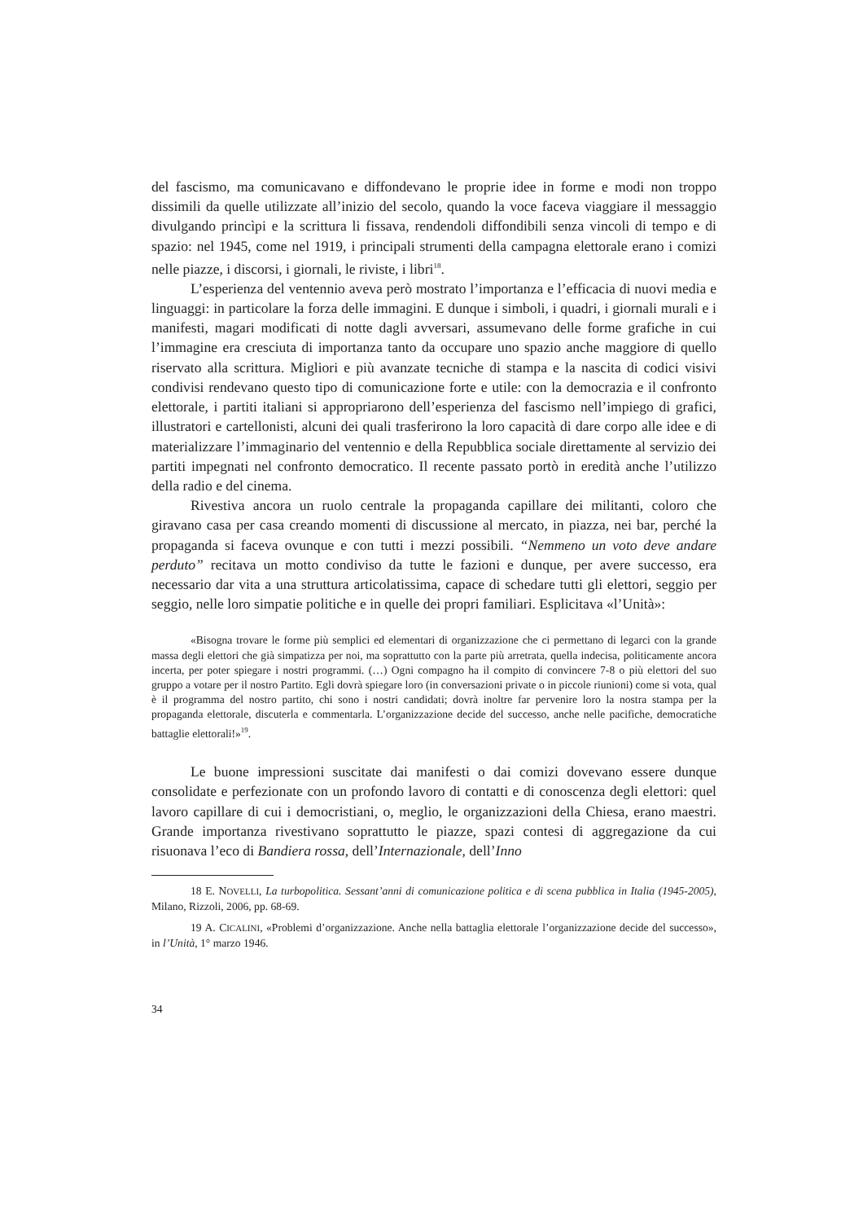del fascismo, ma comunicavano e diffondevano le proprie idee in forme e modi non troppo dissimili da quelle utilizzate all’inizio del secolo, quando la voce faceva viaggiare il messaggio divulgando princìpi e la scrittura li fissava, rendendoli diffondibili senza vincoli di tempo e di spazio: nel 1945, come nel 1919, i principali strumenti della campagna elettorale erano i comizi nelle piazze, i discorsi, i giornali, le riviste, i libri<sup>18</sup>.
L’esperienza del ventennio aveva però mostrato l’importanza e l’efficacia di nuovi media e linguaggi: in particolare la forza delle immagini. E dunque i simboli, i quadri, i giornali murali e i manifesti, magari modificati di notte dagli avversari, assumevano delle forme grafiche in cui l’immagine era cresciuta di importanza tanto da occupare uno spazio anche maggiore di quello riservato alla scrittura. Migliori e più avanzate tecniche di stampa e la nascita di codici visivi condivisi rendevano questo tipo di comunicazione forte e utile: con la democrazia e il confronto elettorale, i partiti italiani si appropriarono dell’esperienza del fascismo nell’impiego di grafici, illustratori e cartellonisti, alcuni dei quali trasferirono la loro capacità di dare corpo alle idee e di materializzare l’immaginario del ventennio e della Repubblica sociale direttamente al servizio dei partiti impegnati nel confronto democratico. Il recente passato portò in eredità anche l’utilizzo della radio e del cinema.
Rivestiva ancora un ruolo centrale la propaganda capillare dei militanti, coloro che giravano casa per casa creando momenti di discussione al mercato, in piazza, nei bar, perché la propaganda si faceva ovunque e con tutti i mezzi possibili. “Nemmeno un voto deve andare perduto” recitava un motto condiviso da tutte le fazioni e dunque, per avere successo, era necessario dar vita a una struttura articolatissima, capace di schedare tutti gli elettori, seggio per seggio, nelle loro simpatie politiche e in quelle dei propri familiari. Esplicitava «l’Unità»:
«Bisogna trovare le forme più semplici ed elementari di organizzazione che ci permettano di legarci con la grande massa degli elettori che già simpatizza per noi, ma soprattutto con la parte più arretrata, quella indecisa, politicamente ancora incerta, per poter spiegare i nostri programmi. (…) Ogni compagno ha il compito di convincere 7-8 o più elettori del suo gruppo a votare per il nostro Partito. Egli dovrà spiegare loro (in conversazioni private o in piccole riunioni) come si vota, qual è il programma del nostro partito, chi sono i nostri candidati; dovrà inoltre far pervenire loro la nostra stampa per la propaganda elettorale, discuterla e commentarla. L’organizzazione decide del successo, anche nelle pacifiche, democratiche battaglie elettorali!»<sup>19</sup>.
Le buone impressioni suscitate dai manifesti o dai comizi dovevano essere dunque consolidate e perfezionate con un profondo lavoro di contatti e di conoscenza degli elettori: quel lavoro capillare di cui i democristiani, o, meglio, le organizzazioni della Chiesa, erano maestri. Grande importanza rivestivano soprattutto le piazze, spazi contesi di aggregazione da cui risuonava l’eco di Bandiera rossa, dell’Internazionale, dell’Inno
18 E. NOVELLI, La turbopolitica. Sessant’anni di comunicazione politica e di scena pubblica in Italia (1945-2005), Milano, Rizzoli, 2006, pp. 68-69.
19 A. CICALINI, «Problemi d’organizzazione. Anche nella battaglia elettorale l’organizzazione decide del successo», in l’Unità, 1° marzo 1946.
34